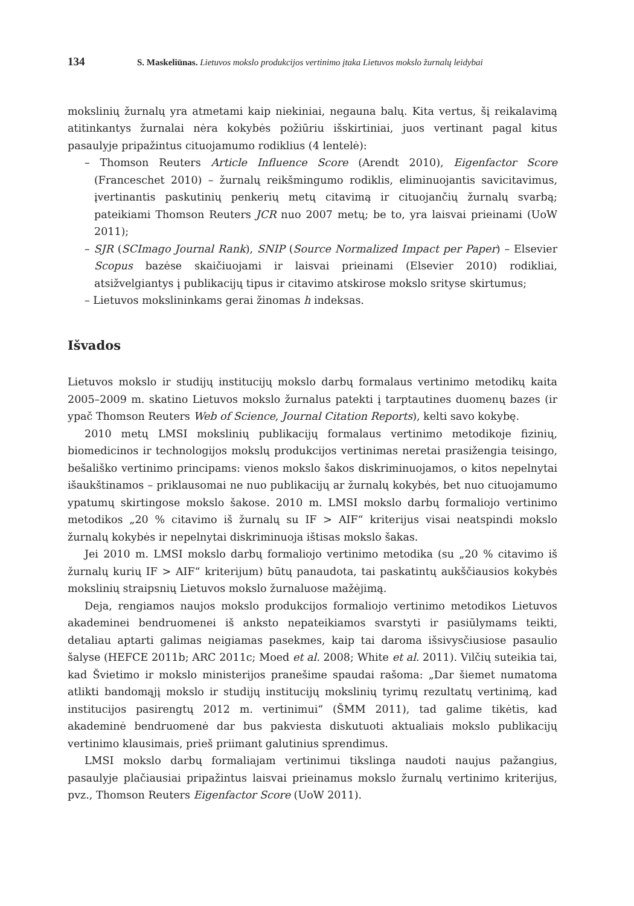134 S. Maskeliūnas. Lietuvos mokslo produkcijos vertinimo įtaka Lietuvos mokslo žurnalų leidybai
mokslinių žurnalų yra atmetami kaip niekiniai, negauna balų. Kita vertus, šį reikalavimą atitinkantys žurnalai nėra kokybės požiūriu išskirtiniai, juos vertinant pagal kitus pasaulyje pripažintus cituojamumo rodiklius (4 lentelė):
– Thomson Reuters Article Influence Score (Arendt 2010), Eigenfactor Score (Franceschet 2010) – žurnalų reikšmingumo rodiklis, eliminuojantis savicitavimus, įvertinantis paskutinių penkerių metų citavimą ir cituojančių žurnalų svarbą; pateikiami Thomson Reuters JCR nuo 2007 metų; be to, yra laisvai prieinami (UoW 2011);
– SJR (SCImago Journal Rank), SNIP (Source Normalized Impact per Paper) – Elsevier Scopus bazėse skaičiuojami ir laisvai prieinami (Elsevier 2010) rodikliai, atsižvelgiantys į publikacijų tipus ir citavimo atskirose mokslo srityse skirtumus;
– Lietuvos mokslininkams gerai žinomas h indeksas.
Išvados
Lietuvos mokslo ir studijų institucijų mokslo darbų formalaus vertinimo metodikų kaita 2005–2009 m. skatino Lietuvos mokslo žurnalus patekti į tarptautines duomenų bazes (ir ypač Thomson Reuters Web of Science, Journal Citation Reports), kelti savo kokybę.
2010 metų LMSI mokslinių publikacijų formalaus vertinimo metodikoje fizinių, biomedicinos ir technologijos mokslų produkcijos vertinimas neretai prasižengia teisingo, bešališko vertinimo principams: vienos mokslo šakos diskriminuojamos, o kitos nepelnytai išaukštinamos – priklausomai ne nuo publikacijų ar žurnalų kokybės, bet nuo cituojamumo ypatumų skirtingose mokslo šakose. 2010 m. LMSI mokslo darbų formaliojo vertinimo metodikos „20 % citavimo iš žurnalų su IF > AIF“ kriterijus visai neatspindi mokslo žurnalų kokybės ir nepelnytai diskriminuoja ištisas mokslo šakas.
Jei 2010 m. LMSI mokslo darbų formaliojo vertinimo metodika (su „20 % citavimo iš žurnalų kurių IF > AIF“ kriterijum) būtų panaudota, tai paskatintų aukščiausios kokybės mokslinių straipsnių Lietuvos mokslo žurnaluose mažėjimą.
Deja, rengiamos naujos mokslo produkcijos formaliojo vertinimo metodikos Lietuvos akademinei bendruomenei iš anksto nepateikiamos svarstyti ir pasiūlymams teikti, detaliau aptarti galimas neigiamas pasekmes, kaip tai daroma išsivysčiusiose pasaulio šalyse (HEFCE 2011b; ARC 2011c; Moed et al. 2008; White et al. 2011). Vilčių suteikia tai, kad Švietimo ir mokslo ministerijos pranešime spaudai rašoma: „Dar šiemet numatoma atlikti bandomąjį mokslo ir studijų institucijų mokslinių tyrimų rezultatų vertinimą, kad institucijos pasirengtų 2012 m. vertinimui“ (ŠMM 2011), tad galime tikėtis, kad akademinė bendruomenė dar bus pakviesta diskutuoti aktualiais mokslo publikacijų vertinimo klausimais, prieš priimant galutinius sprendimus.
LMSI mokslo darbų formaliajam vertinimui tikslinga naudoti naujus pažangius, pasaulyje plačiausiai pripažintus laisvai prieinamus mokslo žurnalų vertinimo kriterijus, pvz., Thomson Reuters Eigenfactor Score (UoW 2011).